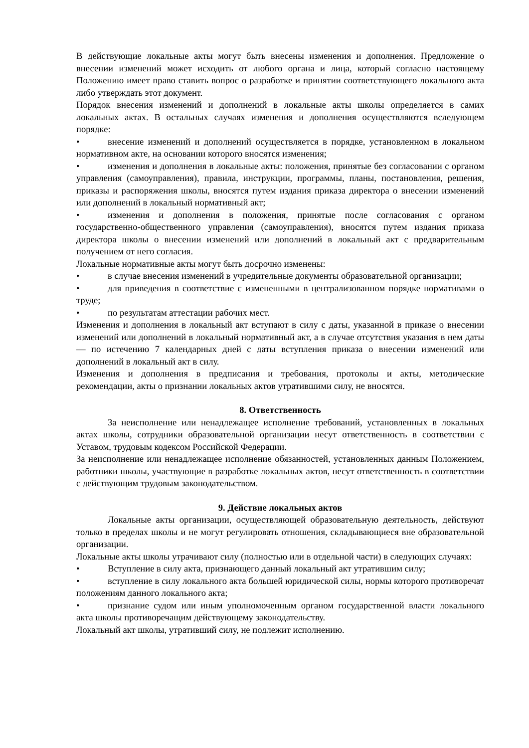В действующие локальные акты могут быть внесены изменения и дополнения. Предложение о внесении изменений может исходить от любого органа и лица, который согласно настоящему Положению имеет право ставить вопрос о разработке и принятии соответствующего локального акта либо утверждать этот документ.
Порядок внесения изменений и дополнений в локальные акты школы определяется в самих локальных актах. В остальных случаях изменения и дополнения осуществляются вследующем порядке:
• внесение изменений и дополнений осуществляется в порядке, установленном в локальном нормативном акте, на основании которого вносятся изменения;
• изменения и дополнения в локальные акты: положения, принятые без согласовании с органом управления (самоуправления), правила, инструкции, программы, планы, постановления, решения, приказы и распоряжения школы, вносятся путем издания приказа директора о внесении изменений или дополнений в локальный нормативный акт;
• изменения и дополнения в положения, принятые после согласования с органом государственно-общественного управления (самоуправления), вносятся путем издания приказа директора школы о внесении изменений или дополнений в локальный акт с предварительным получением от него согласия.
Локальные нормативные акты могут быть досрочно изменены:
• в случае внесения изменений в учредительные документы образовательной организации;
• для приведения в соответствие с измененными в централизованном порядке нормативами о труде;
• по результатам аттестации рабочих мест.
Изменения и дополнения в локальный акт вступают в силу с даты, указанной в приказе о внесении изменений или дополнений в локальный нормативный акт, а в случае отсутствия указания в нем даты — по истечению 7 календарных дней с даты вступления приказа о внесении изменений или дополнений в локальный акт в силу.
Изменения и дополнения в предписания и требования, протоколы и акты, методические рекомендации, акты о признании локальных актов утратившими силу, не вносятся.
8. Ответственность
За неисполнение или ненадлежащее исполнение требований, установленных в локальных актах школы, сотрудники образовательной организации несут ответственность в соответствии с Уставом, трудовым кодексом Российской Федерации.
За неисполнение или ненадлежащее исполнение обязанностей, установленных данным Положением, работники школы, участвующие в разработке локальных актов, несут ответственность в соответствии с действующим трудовым законодательством.
9. Действие локальных актов
Локальные акты организации, осуществляющей образовательную деятельность, действуют только в пределах школы и не могут регулировать отношения, складывающиеся вне образовательной организации.
Локальные акты школы утрачивают силу (полностью или в отдельной части) в следующих случаях:
• Вступление в силу акта, признающего данный локальный акт утратившим силу;
• вступление в силу локального акта большей юридической силы, нормы которого противоречат положениям данного локального акта;
• признание судом или иным уполномоченным органом государственной власти локального акта школы противоречащим действующему законодательству.
Локальный акт школы, утративший силу, не подлежит исполнению.